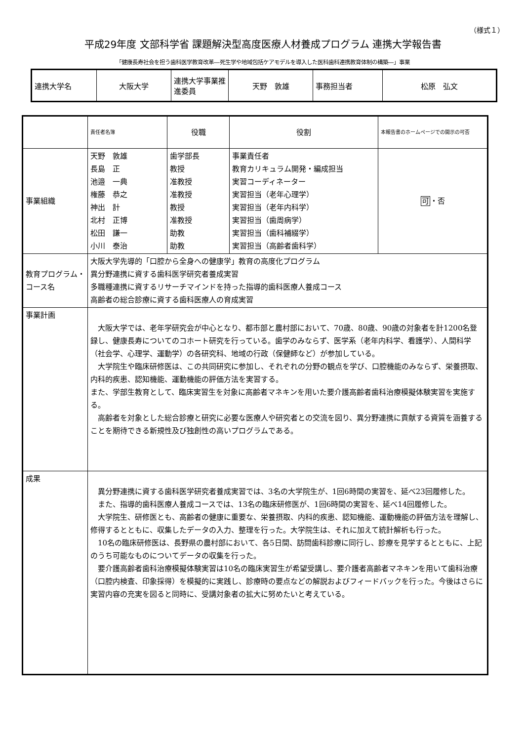（様式１）
平成29年度 文部科学省 課題解決型高度医療人材養成プログラム 連携大学報告書
「健康長寿社会を担う歯科医学教育改革―死生学や地域包括ケアモデルを導入した医科歯科連携教育体制の構築―」事業
| 連携大学名 | 大阪大学 | 連携大学事業推進委員 | 天野 敦雄 | 事務担当者 | 松原 弘文 |
| | 責任者名簿 | 役職 | 役割 | 本報告書のホームページでの開示の可否 |
| 事業組織 | 天野 敦雄 長島 正 池邉 一典 権藤 恭之 神出 計 北村 正博 松田 謙一 小川 泰治 | 歯学部長 教授 准教授 准教授 教授 准教授 助教 助教 | 事業責任者 教育カリキュラム開発・編成担当 実習コーディネーター 実習担当（老年心理学） 実習担当（老年内科学） 実習担当（歯周病学） 実習担当（歯科補綴学） 実習担当（高齢者歯科学） | 可 ・否 |
| 教育プログラム・コース名 | 大阪大学先導的「口腔から全身への健康学」教育の高度化プログラム 異分野連携に資する歯科医学研究者養成実習 多職種連携に資するリサーチマインドを持った指導的歯科医療人養成コース 高齢者の総合診療に資する歯科医療人の育成実習 | | | |
| 事業計画 | 大阪大学では、老年学研究会が中心となり、都市部と農村部において、70歳、80歳、90歳の対象者を計1200名登録し、健康長寿についてのコホート研究を行っている。歯学のみならず、医学系（老年内科学、看護学）、人間科学（社会学、心理学、運動学）の各研究科、地域の行政（保健師など）が参加している。 大学院生や臨床研修医は、この共同研究に参加し、それぞれの分野の観点を学び、口腔機能のみならず、栄養摂取、内科的疾患、認知機能、運動機能の評価方法を実習する。 また、学部生教育として、臨床実習生を対象に高齢者マネキンを用いた要介護高齢者歯科治療模擬体験実習を実施する。 高齢者を対象とした総合診療と研究に必要な医療人や研究者との交流を図り、異分野連携に貢献する資質を涵養することを期待できる新規性及び独創性の高いプログラムである。 | | | |
| 成果 | 異分野連携に資する歯科医学研究者養成実習では、3名の大学院生が、1回6時間の実習を、延べ23回履修した。 また、指導的歯科医療人養成コースでは、13名の臨床研修医が、1回6時間の実習を、延べ14回履修した。 大学院生、研修医とも、高齢者の健康に重要な、栄養摂取、内科的疾患、認知機能、運動機能の評価方法を理解し、修得するとともに、収集したデータの入力、整理を行った。大学院生は、それに加えて統計解析も行った。 10名の臨床研修医は、長野県の農村部において、各5日間、訪問歯科診療に同行し、診療を見学するとともに、上記のうち可能なものについてデータの収集を行った。 要介護高齢者歯科治療模擬体験実習は10名の臨床実習生が希望受講し、要介護者高齢者マネキンを用いて歯科治療（口腔内検査、印象採得）を模擬的に実践し、診療時の要点などの解説およびフィードバックを行った。今後はさらに実習内容の充実を図ると同時に、受講対象者の拡大に努めたいと考えている。 | | | |